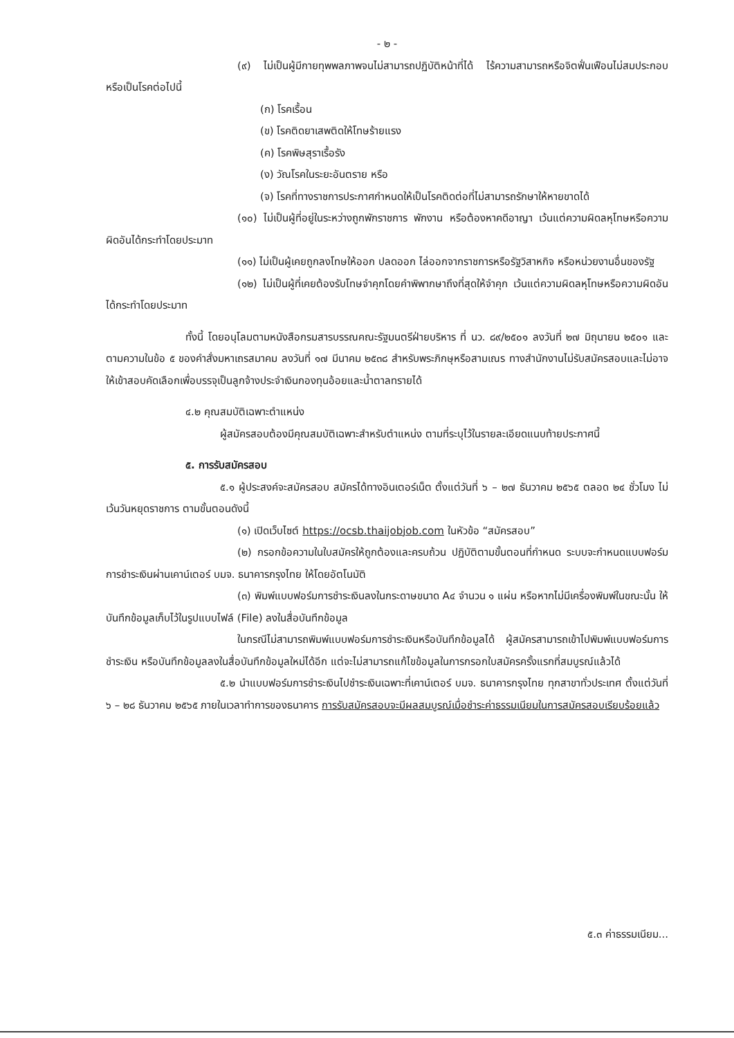- ๒ -
(๙) ไม่เป็นผู้มีกายทุพพลภาพจนไม่สามารถปฏิบัติหน้าที่ได้ ไร้ความสามารถหรือจิตฟั่นเฟือนไม่สมประกอบ หรือเป็นโรคต่อไปนี้
(ก) โรคเรื้อน
(ข) โรคติดยาเสพติดให้โทษร้ายแรง
(ค) โรคพิษสุราเรื้อรัง
(ง) วัณโรคในระยะอันตราย หรือ
(จ) โรคที่ทางราชการประกาศกำหนดให้เป็นโรคติดต่อที่ไม่สามารถรักษาให้หายขาดได้
(๑๐) ไม่เป็นผู้ที่อยู่ในระหว่างถูกพักราชการ พักงาน หรือต้องหาคดีอาญา เว้นแต่ความผิดลหุโทษหรือความผิดอันได้กระทำโดยประมาท
(๑๑) ไม่เป็นผู้เคยถูกลงโทษให้ออก ปลดออก ไล่ออกจากราชการหรือรัฐวิสาหกิจ หรือหน่วยงานอื่นของรัฐ
(๑๒) ไม่เป็นผู้ที่เคยต้องรับโทษจำคุกโดยคำพิพากษาถึงที่สุดให้จำคุก เว้นแต่ความผิดลหุโทษหรือความผิดอันได้กระทำโดยประมาท
ทั้งนี้ โดยอนุโลมตามหนังสือกรมสารบรรณคณะรัฐมนตรีฝ่ายบริหาร ที่ นว. ๘๙/๒๕๐๑ ลงวันที่ ๒๗ มิถุนายน ๒๕๐๑ และตามความในข้อ ๕ ของคำสั่งมหาเถรสมาคม ลงวันที่ ๑๗ มีนาคม ๒๕๓๘ สำหรับพระภิกษุหรือสามเณร ทางสำนักงานไม่รับสมัครสอบและไม่อาจให้เข้าสอบคัดเลือกเพื่อบรรจุเป็นลูกจ้างประจำเงินกองทุนอ้อยและน้ำตาลทรายได้
๔.๒ คุณสมบัติเฉพาะตำแหน่ง
ผู้สมัครสอบต้องมีคุณสมบัติเฉพาะสำหรับตำแหน่ง ตามที่ระบุไว้ในรายละเอียดแนบท้ายประกาศนี้
๕. การรับสมัครสอบ
๕.๑ ผู้ประสงค์จะสมัครสอบ สมัครได้ทางอินเตอร์เน็ต ตั้งแต่วันที่ ๖ – ๒๗ ธันวาคม ๒๕๖๕ ตลอด ๒๔ ชั่วโมง ไม่เว้นวันหยุดราชการ ตามขั้นตอนดังนี้
(๑) เปิดเว็บไซต์ https://ocsb.thaijobjob.com ในหัวข้อ “สมัครสอบ”
(๒) กรอกข้อความในใบสมัครให้ถูกต้องและครบถ้วน ปฏิบัติตามขั้นตอนที่กำหนด ระบบจะกำหนดแบบฟอร์มการชำระเงินผ่านเคาน์เตอร์ บมจ. ธนาคารกรุงไทย ให้โดยอัตโนมัติ
(๓) พิมพ์แบบฟอร์มการชำระเงินลงในกระดาษขนาด A๔ จำนวน ๑ แผ่น หรือหากไม่มีเครื่องพิมพ์ในขณะนั้น ให้บันทึกข้อมูลเก็บไว้ในรูปแบบไฟล์ (File) ลงในสื่อบันทึกข้อมูล
ในกรณีไม่สามารถพิมพ์แบบฟอร์มการชำระเงินหรือบันทึกข้อมูลได้ ผู้สมัครสามารถเข้าไปพิมพ์แบบฟอร์มการชำระเงิน หรือบันทึกข้อมูลลงในสื่อบันทึกข้อมูลใหม่ได้อีก แต่จะไม่สามารถแก้ไขข้อมูลในการกรอกใบสมัครครั้งแรกที่สมบูรณ์แล้วได้
๕.๒ นำแบบฟอร์มการชำระเงินไปชำระเงินเฉพาะที่เคาน์เตอร์ บมจ. ธนาคารกรุงไทย ทุกสาขาทั่วประเทศ ตั้งแต่วันที่ ๖ – ๒๘ ธันวาคม ๒๕๖๕ ภายในเวลาทำการของธนาคาร การรับสมัครสอบจะมีผลสมบูรณ์เมื่อชำระค่าธรรมเนียมในการสมัครสอบเรียบร้อยแล้ว
๕.๓ ค่าธรรมเนียม...